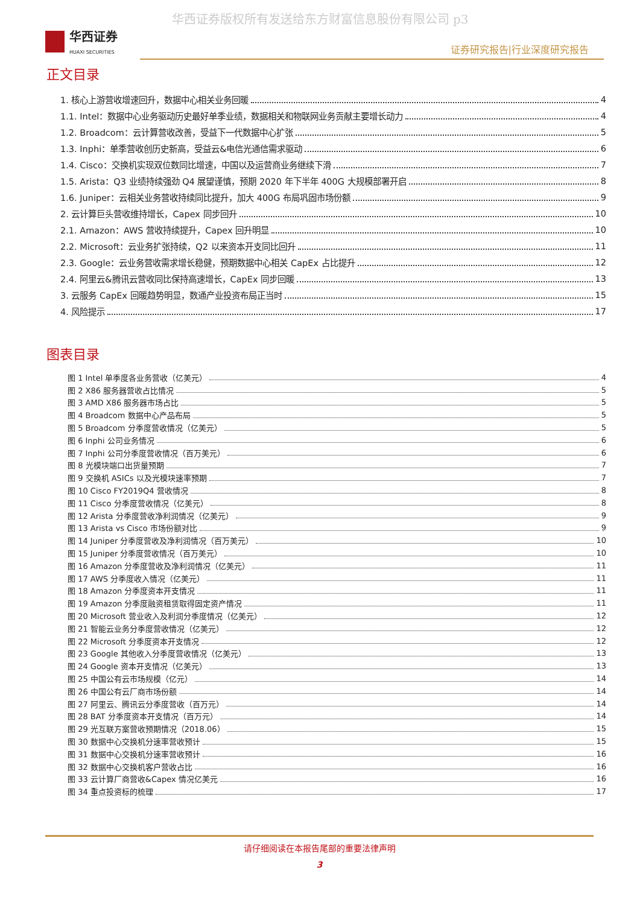华西证券版权所有发送给东方财富信息股份有限公司 p3
华西证券
HUAXI SECURITIES
证券研究报告|行业深度研究报告
正文目录
1. 核心上游营收增速回升，数据中心相关业务回暖 4
1.1. Intel：数据中心业务驱动历史最好单季业绩，数据相关和物联网业务贡献主要增长动力 4
1.2. Broadcom：云计算营收改善，受益下一代数据中心扩张 5
1.3. Inphi：单季营收创历史新高，受益云&电信光通信需求驱动 6
1.4. Cisco：交换机实现双位数同比增速，中国以及运营商业务继续下滑 7
1.5. Arista：Q3 业绩持续强劲 Q4 展望谨慎，预期 2020 年下半年 400G 大规模部署开启 8
1.6. Juniper：云相关业务营收持续同比提升，加大 400G 布局巩固市场份额 9
2. 云计算巨头营收维持增长，Capex 同步回升 10
2.1. Amazon：AWS 营收持续提升，Capex 回升明显 10
2.2. Microsoft：云业务扩张持续，Q2 以来资本开支同比回升 11
2.3. Google：云业务营收需求增长稳健，预期数据中心相关 CapEx 占比提升 12
2.4. 阿里云&腾讯云营收同比保持高速增长，CapEx 同步回暖 13
3. 云服务 CapEx 回暖趋势明显，数通产业投资布局正当时 15
4. 风险提示 17
图表目录
图 1 Intel 单季度各业务营收（亿美元） 4
图 2 X86 服务器营收占比情况 5
图 3 AMD X86 服务器市场占比 5
图 4 Broadcom 数据中心产品布局 5
图 5 Broadcom 分季度营收情况（亿美元） 5
图 6 Inphi 公司业务情况 6
图 7 Inphi 公司分季度营收情况（百万美元） 6
图 8 光模块端口出货量预期 7
图 9 交换机 ASICs 以及光模块速率预期 7
图 10 Cisco FY2019Q4 营收情况 8
图 11 Cisco 分季度营收情况（亿美元） 8
图 12 Arista 分季度营收净利润情况（亿美元） 9
图 13 Arista vs Cisco 市场份额对比 9
图 14 Juniper 分季度营收及净利润情况（百万美元） 10
图 15 Juniper 分季度营收情况（百万美元） 10
图 16 Amazon 分季度营收及净利润情况（亿美元） 11
图 17 AWS 分季度收入情况（亿美元） 11
图 18 Amazon 分季度资本开支情况 11
图 19 Amazon 分季度融资租赁取得固定资产情况 11
图 20 Microsoft 营业收入及利润分季度情况（亿美元） 12
图 21 智能云业务分季度营收情况（亿美元） 12
图 22 Microsoft 分季度资本开支情况 12
图 23 Google 其他收入分季度营收情况（亿美元） 13
图 24 Google 资本开支情况（亿美元） 13
图 25 中国公有云市场规模（亿元） 14
图 26 中国公有云厂商市场份额 14
图 27 阿里云、腾讯云分季度营收（百万元） 14
图 28 BAT 分季度资本开支情况（百万元） 14
图 29 光互联方案营收预期情况（2018.06） 15
图 30 数据中心交换机分速率营收预计 15
图 31 数据中心交换机分速率营收预计 16
图 32 数据中心交换机客户营收占比 16
图 33 云计算厂商营收&Capex 情况亿美元 16
图 34 重点投资标的梳理 17
请仔细阅读在本报告尾部的重要法律声明
3